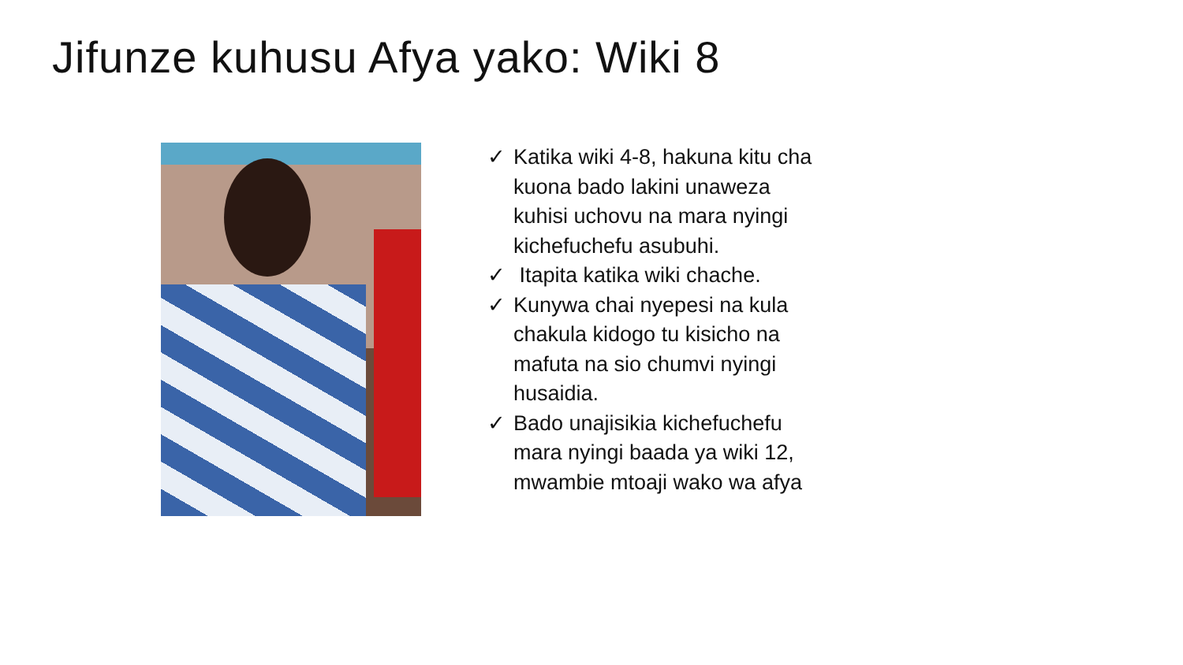Jifunze kuhusu Afya yako: Wiki 8
✓ Katika wiki 4-8, hakuna kitu cha kuona bado lakini unaweza kuhisi uchovu na mara nyingi kichefuchefu asubuhi.
✓ Itapita katika wiki chache.
✓ Kunywa chai nyepesi na kula chakula kidogo tu kisicho na mafuta na sio chumvi nyingi husaidia.
✓ Bado unajisikia kichefuchefu mara nyingi baada ya wiki 12, mwambie mtoaji wako wa afya